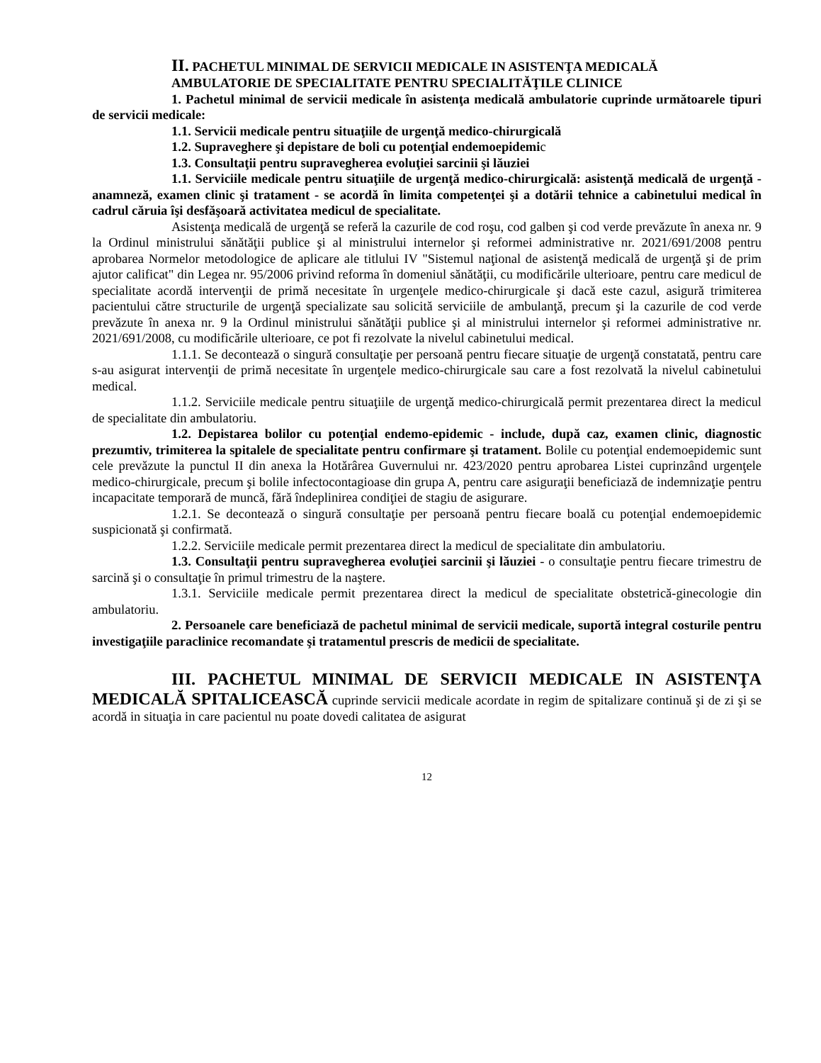II. PACHETUL MINIMAL DE SERVICII MEDICALE IN ASISTENŢA MEDICALĂ
AMBULATORIE DE SPECIALITATE PENTRU SPECIALITĂŢILE CLINICE
1. Pachetul minimal de servicii medicale în asistenţa medicală ambulatorie cuprinde următoarele tipuri de servicii medicale:
1.1. Servicii medicale pentru situaţiile de urgenţă medico-chirurgicală
1.2. Supraveghere şi depistare de boli cu potenţial endemoepidemic
1.3. Consultaţii pentru supravegherea evoluţiei sarcinii şi lăuziei
1.1. Serviciile medicale pentru situaţiile de urgenţă medico-chirurgicală: asistenţă medicală de urgenţă - anamneză, examen clinic şi tratament - se acordă în limita competenţei şi a dotării tehnice a cabinetului medical în cadrul căruia îşi desfăşoară activitatea medicul de specialitate.
Asistenţa medicală de urgenţă se referă la cazurile de cod roşu, cod galben şi cod verde prevăzute în anexa nr. 9 la Ordinul ministrului sănătăţii publice şi al ministrului internelor şi reformei administrative nr. 2021/691/2008 pentru aprobarea Normelor metodologice de aplicare ale titlului IV "Sistemul naţional de asistenţă medicală de urgenţă şi de prim ajutor calificat" din Legea nr. 95/2006 privind reforma în domeniul sănătăţii, cu modificările ulterioare, pentru care medicul de specialitate acordă intervenţii de primă necesitate în urgenţele medico-chirurgicale şi dacă este cazul, asigură trimiterea pacientului către structurile de urgenţă specializate sau solicită serviciile de ambulanţă, precum şi la cazurile de cod verde prevăzute în anexa nr. 9 la Ordinul ministrului sănătăţii publice şi al ministrului internelor şi reformei administrative nr. 2021/691/2008, cu modificările ulterioare, ce pot fi rezolvate la nivelul cabinetului medical.
1.1.1. Se decontează o singură consultaţie per persoană pentru fiecare situaţie de urgenţă constatată, pentru care s-au asigurat intervenţii de primă necesitate în urgenţele medico-chirurgicale sau care a fost rezolvată la nivelul cabinetului medical.
1.1.2. Serviciile medicale pentru situaţiile de urgenţă medico-chirurgicală permit prezentarea direct la medicul de specialitate din ambulatoriu.
1.2. Depistarea bolilor cu potenţial endemo-epidemic - include, după caz, examen clinic, diagnostic prezumtiv, trimiterea la spitalele de specialitate pentru confirmare şi tratament. Bolile cu potenţial endemoepidemic sunt cele prevăzute la punctul II din anexa la Hotărârea Guvernului nr. 423/2020 pentru aprobarea Listei cuprinzând urgenţele medico-chirurgicale, precum şi bolile infectocontagioase din grupa A, pentru care asiguraţii beneficiază de indemnizaţie pentru incapacitate temporară de muncă, fără îndeplinirea condiţiei de stagiu de asigurare.
1.2.1. Se decontează o singură consultaţie per persoană pentru fiecare boală cu potenţial endemoepidemic suspicionată şi confirmată.
1.2.2. Serviciile medicale permit prezentarea direct la medicul de specialitate din ambulatoriu.
1.3. Consultaţii pentru supravegherea evoluţiei sarcinii şi lăuziei - o consultaţie pentru fiecare trimestru de sarcină şi o consultaţie în primul trimestru de la naştere.
1.3.1. Serviciile medicale permit prezentarea direct la medicul de specialitate obstetrică-ginecologie din ambulatoriu.
2. Persoanele care beneficiază de pachetul minimal de servicii medicale, suportă integral costurile pentru investigaţiile paraclinice recomandate şi tratamentul prescris de medicii de specialitate.
III. PACHETUL MINIMAL DE SERVICII MEDICALE IN ASISTENŢA MEDICALĂ SPITALICEASCĂ cuprinde servicii medicale acordate in regim de spitalizare continuă şi de zi şi se acordă in situaţia in care pacientul nu poate dovedi calitatea de asigurat
12